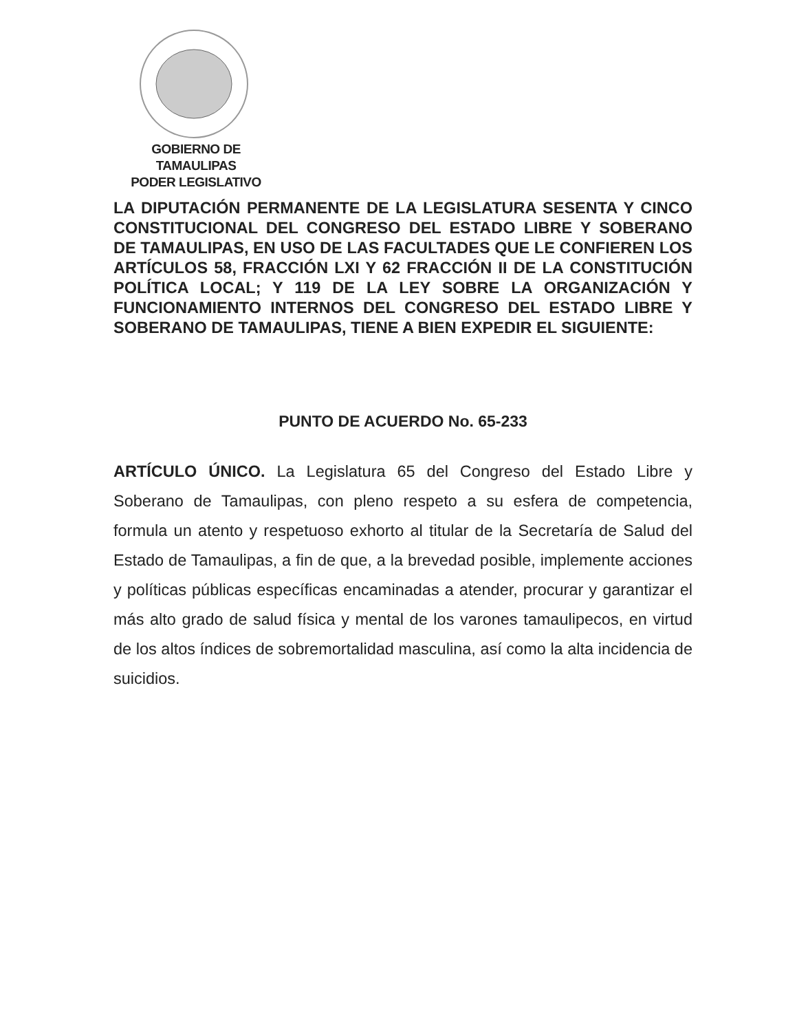GOBIERNO DE TAMAULIPAS
PODER LEGISLATIVO
LA DIPUTACIÓN PERMANENTE DE LA LEGISLATURA SESENTA Y CINCO CONSTITUCIONAL DEL CONGRESO DEL ESTADO LIBRE Y SOBERANO DE TAMAULIPAS, EN USO DE LAS FACULTADES QUE LE CONFIEREN LOS ARTÍCULOS 58, FRACCIÓN LXI Y 62 FRACCIÓN II DE LA CONSTITUCIÓN POLÍTICA LOCAL; Y 119 DE LA LEY SOBRE LA ORGANIZACIÓN Y FUNCIONAMIENTO INTERNOS DEL CONGRESO DEL ESTADO LIBRE Y SOBERANO DE TAMAULIPAS, TIENE A BIEN EXPEDIR EL SIGUIENTE:
PUNTO DE ACUERDO No. 65-233
ARTÍCULO ÚNICO. La Legislatura 65 del Congreso del Estado Libre y Soberano de Tamaulipas, con pleno respeto a su esfera de competencia, formula un atento y respetuoso exhorto al titular de la Secretaría de Salud del Estado de Tamaulipas, a fin de que, a la brevedad posible, implemente acciones y políticas públicas específicas encaminadas a atender, procurar y garantizar el más alto grado de salud física y mental de los varones tamaulipecos, en virtud de los altos índices de sobremortalidad masculina, así como la alta incidencia de suicidios.